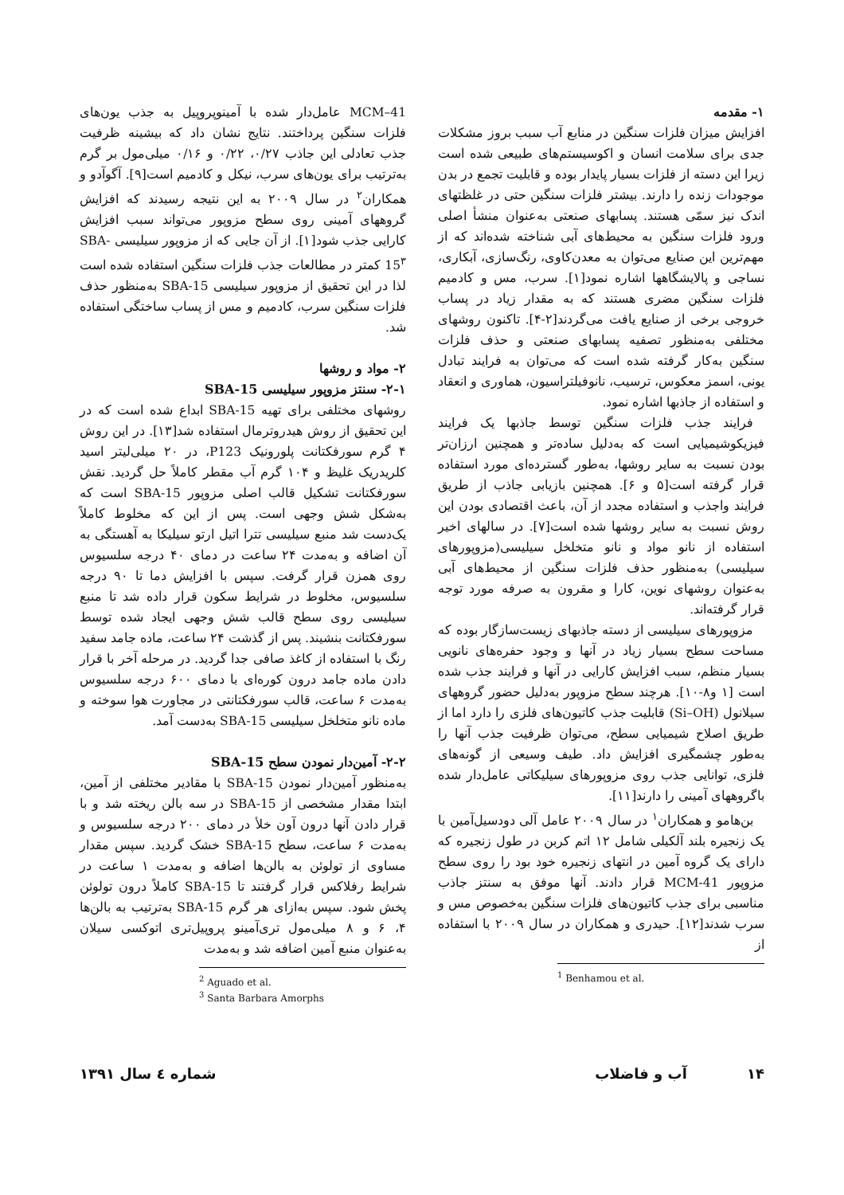۱- مقدمه
افزایش میزان فلزات سنگین در منابع آب سبب بروز مشکلات جدی برای سلامت انسان و اکوسیستم‌های طبیعی شده است زیرا این دسته از فلزات بسیار پایدار بوده و قابلیت تجمع در بدن موجودات زنده را دارند. بیشتر فلزات سنگین حتی در غلظتهای اندک نیز سمّی هستند. پسابهای صنعتی به‌عنوان منشأ اصلی ورود فلزات سنگین به محیط‌های آبی شناخته شده‌اند که از مهم‌ترین این صنایع می‌توان به معدن‌کاوی، رنگ‌سازی، آبکاری، نساجی و پالایشگاهها اشاره نمود[۱]. سرب، مس و کادمیم فلزات سنگین مضری هستند که به مقدار زیاد در پساب خروجی برخی از صنایع یافت می‌گردند[۲-۴]. تاکنون روشهای مختلفی به‌منظور تصفیه پسابهای صنعتی و حذف فلزات سنگین به‌کار گرفته شده است که می‌توان به فرایند تبادل یونی، اسمز معکوس، ترسیب، نانوفیلتراسیون، هماوری و انعقاد و استفاده از جاذبها اشاره نمود.
فرایند جذب فلزات سنگین توسط جاذبها یک فرایند فیزیکوشیمیایی است که به‌دلیل ساده‌تر و همچنین ارزان‌تر بودن نسبت به سایر روشها، به‌طور گسترده‌ای مورد استفاده قرار گرفته است[۵ و ۶]. همچنین بازیابی جاذب از طریق فرایند واجذب و استفاده مجدد از آن، باعث اقتصادی بودن این روش نسبت به سایر روشها شده است[۷]. در سالهای اخیر استفاده از نانو مواد و نانو متخلخل سیلیسی(مزوپورهای سیلیسی) به‌منظور حذف فلزات سنگین از محیط‌های آبی به‌عنوان روشهای نوین، کارا و مقرون به صرفه مورد توجه قرار گرفته‌اند.
مزوپورهای سیلیسی از دسته جاذبهای زیست‌سازگار بوده که مساحت سطح بسیار زیاد در آنها و وجود حفره‌های نانویی بسیار منظم، سبب افزایش کارایی در آنها و فرایند جذب شده است [۱ و۸-۱۰]. هرچند سطح مزوپور به‌دلیل حضور گروههای سیلانول (Si–OH) قابلیت جذب کاتیون‌های فلزی را دارد اما از طریق اصلاح شیمیایی سطح، می‌توان ظرفیت جذب آنها را به‌طور چشمگیری افزایش داد. طیف وسیعی از گونه‌های فلزی، توانایی جذب روی مزوپورهای سیلیکاتی عامل‌دار شده باگروههای آمینی را دارند[۱۱].
بن‌هامو و همکاران<sup>۱</sup> در سال ۲۰۰۹ عامل آلی دودسیل‌آمین با یک زنجیره بلند آلکیلی شامل ۱۲ اتم کربن در طول زنجیره که دارای یک گروه آمین در انتهای زنجیره خود بود را روی سطح مزوپور MCM-41 قرار دادند. آنها موفق به سنتز جاذب مناسبی برای جذب کاتیون‌های فلزات سنگین به‌خصوص مس و سرب شدند[۱۲]. حیدری و همکاران در سال ۲۰۰۹ با استفاده از
<sup>1</sup> Benhamou et al.
MCM–41 عامل‌دار شده با آمینوپروپیل به جذب یون‌های فلزات سنگین پرداختند. نتایج نشان داد که بیشینه ظرفیت جذب تعادلی این جاذب ۰/۲۷، ۰/۲۲ و ۰/۱۶ میلی‌مول بر گرم به‌ترتیب برای یون‌های سرب، نیکل و کادمیم است[۹]. آگوآدو و همکاران<sup>۲</sup> در سال ۲۰۰۹ به این نتیجه رسیدند که افزایش گروههای آمینی روی سطح مزوپور می‌تواند سبب افزایش کارایی جذب شود[۱]. از آن جایی که از مزوپور سیلیسی SBA-15<sup>۳</sup> کمتر در مطالعات جذب فلزات سنگین استفاده شده است لذا در این تحقیق از مزوپور سیلیسی SBA-15 به‌منظور حذف فلزات سنگین سرب، کادمیم و مس از پساب ساختگی استفاده شد.
۲- مواد و روشها
۲-۱- سنتز مزوپور سیلیسی SBA-15
روشهای مختلفی برای تهیه SBA-15 ابداع شده است که در این تحقیق از روش هیدروترمال استفاده شد[۱۳]. در این روش ۴ گرم سورفکتانت پلورونیک P123، در ۲۰ میلی‌لیتر اسید کلریدریک غلیظ و ۱۰۴ گرم آب مقطر کاملاً حل گردید. نقش سورفکتانت تشکیل قالب اصلی مزوپور SBA-15 است که به‌شکل شش وجهی است. پس از این که مخلوط کاملاً یک‌دست شد منبع سیلیسی تترا اتیل ارتو سیلیکا به آهستگی به آن اضافه و به‌مدت ۲۴ ساعت در دمای ۴۰ درجه سلسیوس روی همزن قرار گرفت. سپس با افزایش دما تا ۹۰ درجه سلسیوس، مخلوط در شرایط سکون قرار داده شد تا منبع سیلیسی روی سطح قالب شش وجهی ایجاد شده توسط سورفکتانت بنشیند. پس از گذشت ۲۴ ساعت، ماده جامد سفید رنگ با استفاده از کاغذ صافی جدا گردید. در مرحله آخر با قرار دادن ماده جامد درون کوره‌ای با دمای ۶۰۰ درجه سلسیوس به‌مدت ۶ ساعت، قالب سورفکتانتی در مجاورت هوا سوخته و ماده نانو متخلخل سیلیسی SBA-15 به‌دست آمد.
۲-۲- آمین‌دار نمودن سطح SBA-15
به‌منظور آمین‌دار نمودن SBA-15 با مقادیر مختلفی از آمین، ابتدا مقدار مشخصی از SBA-15 در سه بالن ریخته شد و با قرار دادن آنها درون آون خلأ در دمای ۲۰۰ درجه سلسیوس و به‌مدت ۶ ساعت، سطح SBA-15 خشک گردید. سپس مقدار مساوی از تولوئن به بالن‌ها اضافه و به‌مدت ۱ ساعت در شرایط رفلاکس قرار گرفتند تا SBA-15 کاملاً درون تولوئن پخش شود. سپس به‌ازای هر گرم SBA-15 به‌ترتیب به بالن‌ها ۴، ۶ و ۸ میلی‌مول تری‌آمینو پروپیل‌تری اتوکسی سیلان به‌عنوان منبع آمین اضافه شد و به‌مدت
<sup>2</sup> Aguado et al.
<sup>3</sup> Santa Barbara Amorphs
۱۴ آب و فاضلاب شماره ٤ سال ۱۳۹۱